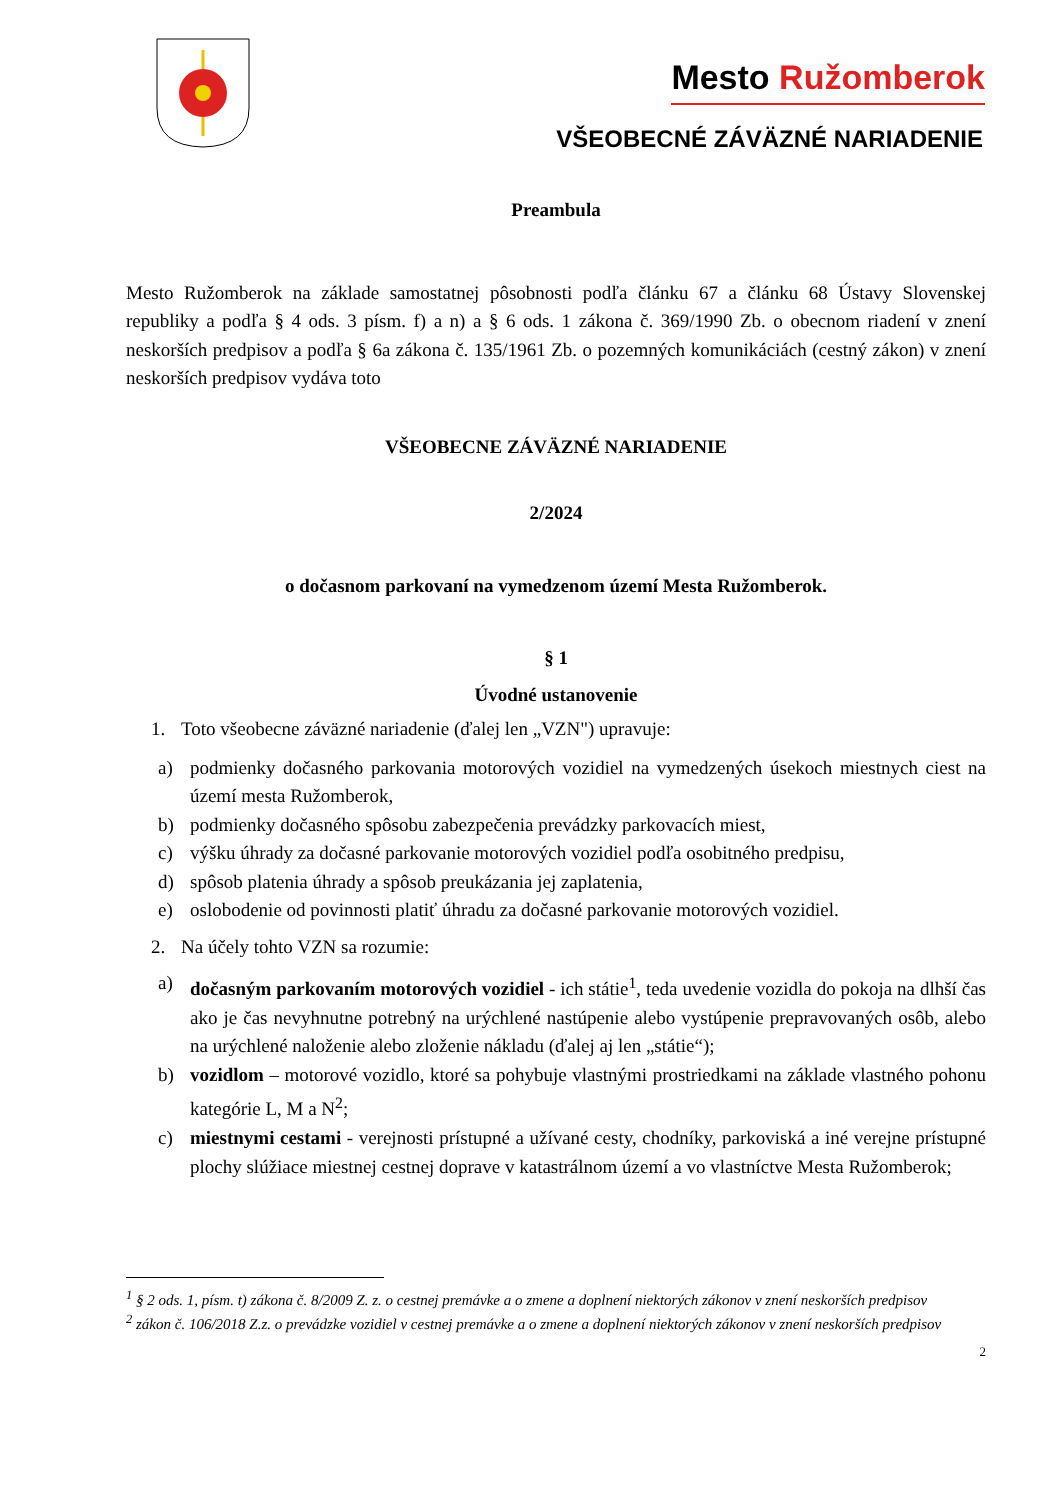Mesto Ružomberok
VŠEOBECNÉ ZÁVÄZNÉ NARIADENIE
Preambula
Mesto Ružomberok na základe samostatnej pôsobnosti podľa článku 67 a článku 68 Ústavy Slovenskej republiky a podľa § 4 ods. 3 písm. f) a n) a § 6 ods. 1 zákona č. 369/1990 Zb. o obecnom riadení v znení neskorších predpisov a podľa § 6a zákona č. 135/1961 Zb. o pozemných komunikáciách (cestný zákon) v znení neskorších predpisov vydáva toto
VŠEOBECNE ZÁVÄZNÉ NARIADENIE
2/2024
o dočasnom parkovaní na vymedzenom území Mesta Ružomberok.
§ 1
Úvodné ustanovenie
1. Toto všeobecne záväzné nariadenie (ďalej len „VZN") upravuje:
a) podmienky dočasného parkovania motorových vozidiel na vymedzených úsekoch miestnych ciest na území mesta Ružomberok,
b) podmienky dočasného spôsobu zabezpečenia prevádzky parkovacích miest,
c) výšku úhrady za dočasné parkovanie motorových vozidiel podľa osobitného predpisu,
d) spôsob platenia úhrady a spôsob preukázania jej zaplatenia,
e) oslobodenie od povinnosti platiť úhradu za dočasné parkovanie motorových vozidiel.
2. Na účely tohto VZN sa rozumie:
a) dočasným parkovaním motorových vozidiel - ich státie<sup>1</sup>, teda uvedenie vozidla do pokoja na dlhší čas ako je čas nevyhnutne potrebný na urýchlené nastúpenie alebo vystúpenie prepravovaných osôb, alebo na urýchlené naloženie alebo zloženie nákladu (ďalej aj len „státie“);
b) vozidlom – motorové vozidlo, ktoré sa pohybuje vlastnými prostriedkami na základe vlastného pohonu kategórie L, M a N<sup>2</sup>;
c) miestnymi cestami - verejnosti prístupné a užívané cesty, chodníky, parkoviská a iné verejne prístupné plochy slúžiace miestnej cestnej doprave v katastrálnom území a vo vlastníctve Mesta Ružomberok;
<sup>1</sup> § 2 ods. 1, písm. t) zákona č. 8/2009 Z. z. o cestnej premávke a o zmene a doplnení niektorých zákonov v znení neskorších predpisov
<sup>2</sup> zákon č. 106/2018 Z.z. o prevádzke vozidiel v cestnej premávke a o zmene a doplnení niektorých zákonov v znení neskorších predpisov
2